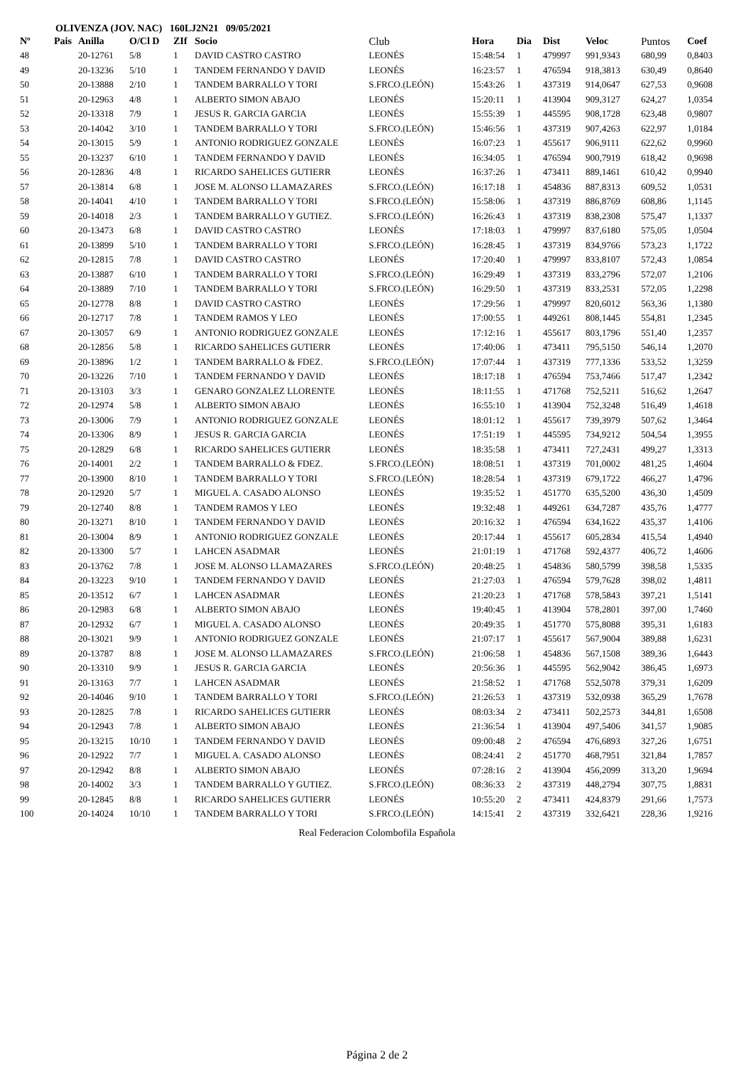OLIVENZA (JOV. NAC) 160LJ2N21 09/05/2021
| Nº | Pais | Anilla | O/Cl D | ZIf | Socio | Club | Hora | Dia | Dist | Veloc | Puntos | Coef |
| --- | --- | --- | --- | --- | --- | --- | --- | --- | --- | --- | --- | --- |
| 48 | | 20-12761 | 5/8 | 1 | DAVID CASTRO CASTRO | LEONÉS | 15:48:54 | 1 | 479997 | 991,9343 | 680,99 | 0,8403 |
| 49 | | 20-13236 | 5/10 | 1 | TANDEM FERNANDO Y DAVID | LEONÉS | 16:23:57 | 1 | 476594 | 918,3813 | 630,49 | 0,8640 |
| 50 | | 20-13888 | 2/10 | 1 | TANDEM BARRALLO Y TORI | S.FRCO.(LEÓN) | 15:43:26 | 1 | 437319 | 914,0647 | 627,53 | 0,9608 |
| 51 | | 20-12963 | 4/8 | 1 | ALBERTO SIMON ABAJO | LEONÉS | 15:20:11 | 1 | 413904 | 909,3127 | 624,27 | 1,0354 |
| 52 | | 20-13318 | 7/9 | 1 | JESUS R. GARCIA GARCIA | LEONÉS | 15:55:39 | 1 | 445595 | 908,1728 | 623,48 | 0,9807 |
| 53 | | 20-14042 | 3/10 | 1 | TANDEM BARRALLO Y TORI | S.FRCO.(LEÓN) | 15:46:56 | 1 | 437319 | 907,4263 | 622,97 | 1,0184 |
| 54 | | 20-13015 | 5/9 | 1 | ANTONIO RODRIGUEZ GONZALE | LEONÉS | 16:07:23 | 1 | 455617 | 906,9111 | 622,62 | 0,9960 |
| 55 | | 20-13237 | 6/10 | 1 | TANDEM FERNANDO Y DAVID | LEONÉS | 16:34:05 | 1 | 476594 | 900,7919 | 618,42 | 0,9698 |
| 56 | | 20-12836 | 4/8 | 1 | RICARDO SAHELICES GUTIERR | LEONÉS | 16:37:26 | 1 | 473411 | 889,1461 | 610,42 | 0,9940 |
| 57 | | 20-13814 | 6/8 | 1 | JOSE M. ALONSO LLAMAZARES | S.FRCO.(LEÓN) | 16:17:18 | 1 | 454836 | 887,8313 | 609,52 | 1,0531 |
| 58 | | 20-14041 | 4/10 | 1 | TANDEM BARRALLO Y TORI | S.FRCO.(LEÓN) | 15:58:06 | 1 | 437319 | 886,8769 | 608,86 | 1,1145 |
| 59 | | 20-14018 | 2/3 | 1 | TANDEM BARRALLO Y GUTIEZ. | S.FRCO.(LEÓN) | 16:26:43 | 1 | 437319 | 838,2308 | 575,47 | 1,1337 |
| 60 | | 20-13473 | 6/8 | 1 | DAVID CASTRO CASTRO | LEONÉS | 17:18:03 | 1 | 479997 | 837,6180 | 575,05 | 1,0504 |
| 61 | | 20-13899 | 5/10 | 1 | TANDEM BARRALLO Y TORI | S.FRCO.(LEÓN) | 16:28:45 | 1 | 437319 | 834,9766 | 573,23 | 1,1722 |
| 62 | | 20-12815 | 7/8 | 1 | DAVID CASTRO CASTRO | LEONÉS | 17:20:40 | 1 | 479997 | 833,8107 | 572,43 | 1,0854 |
| 63 | | 20-13887 | 6/10 | 1 | TANDEM BARRALLO Y TORI | S.FRCO.(LEÓN) | 16:29:49 | 1 | 437319 | 833,2796 | 572,07 | 1,2106 |
| 64 | | 20-13889 | 7/10 | 1 | TANDEM BARRALLO Y TORI | S.FRCO.(LEÓN) | 16:29:50 | 1 | 437319 | 833,2531 | 572,05 | 1,2298 |
| 65 | | 20-12778 | 8/8 | 1 | DAVID CASTRO CASTRO | LEONÉS | 17:29:56 | 1 | 479997 | 820,6012 | 563,36 | 1,1380 |
| 66 | | 20-12717 | 7/8 | 1 | TANDEM RAMOS Y LEO | LEONÉS | 17:00:55 | 1 | 449261 | 808,1445 | 554,81 | 1,2345 |
| 67 | | 20-13057 | 6/9 | 1 | ANTONIO RODRIGUEZ GONZALE | LEONÉS | 17:12:16 | 1 | 455617 | 803,1796 | 551,40 | 1,2357 |
| 68 | | 20-12856 | 5/8 | 1 | RICARDO SAHELICES GUTIERR | LEONÉS | 17:40:06 | 1 | 473411 | 795,5150 | 546,14 | 1,2070 |
| 69 | | 20-13896 | 1/2 | 1 | TANDEM BARRALLO & FDEZ. | S.FRCO.(LEÓN) | 17:07:44 | 1 | 437319 | 777,1336 | 533,52 | 1,3259 |
| 70 | | 20-13226 | 7/10 | 1 | TANDEM FERNANDO Y DAVID | LEONÉS | 18:17:18 | 1 | 476594 | 753,7466 | 517,47 | 1,2342 |
| 71 | | 20-13103 | 3/3 | 1 | GENARO GONZALEZ LLORENTE | LEONÉS | 18:11:55 | 1 | 471768 | 752,5211 | 516,62 | 1,2647 |
| 72 | | 20-12974 | 5/8 | 1 | ALBERTO SIMON ABAJO | LEONÉS | 16:55:10 | 1 | 413904 | 752,3248 | 516,49 | 1,4618 |
| 73 | | 20-13006 | 7/9 | 1 | ANTONIO RODRIGUEZ GONZALE | LEONÉS | 18:01:12 | 1 | 455617 | 739,3979 | 507,62 | 1,3464 |
| 74 | | 20-13306 | 8/9 | 1 | JESUS R. GARCIA GARCIA | LEONÉS | 17:51:19 | 1 | 445595 | 734,9212 | 504,54 | 1,3955 |
| 75 | | 20-12829 | 6/8 | 1 | RICARDO SAHELICES GUTIERR | LEONÉS | 18:35:58 | 1 | 473411 | 727,2431 | 499,27 | 1,3313 |
| 76 | | 20-14001 | 2/2 | 1 | TANDEM BARRALLO & FDEZ. | S.FRCO.(LEÓN) | 18:08:51 | 1 | 437319 | 701,0002 | 481,25 | 1,4604 |
| 77 | | 20-13900 | 8/10 | 1 | TANDEM BARRALLO Y TORI | S.FRCO.(LEÓN) | 18:28:54 | 1 | 437319 | 679,1722 | 466,27 | 1,4796 |
| 78 | | 20-12920 | 5/7 | 1 | MIGUEL A. CASADO ALONSO | LEONÉS | 19:35:52 | 1 | 451770 | 635,5200 | 436,30 | 1,4509 |
| 79 | | 20-12740 | 8/8 | 1 | TANDEM RAMOS Y LEO | LEONÉS | 19:32:48 | 1 | 449261 | 634,7287 | 435,76 | 1,4777 |
| 80 | | 20-13271 | 8/10 | 1 | TANDEM FERNANDO Y DAVID | LEONÉS | 20:16:32 | 1 | 476594 | 634,1622 | 435,37 | 1,4106 |
| 81 | | 20-13004 | 8/9 | 1 | ANTONIO RODRIGUEZ GONZALE | LEONÉS | 20:17:44 | 1 | 455617 | 605,2834 | 415,54 | 1,4940 |
| 82 | | 20-13300 | 5/7 | 1 | LAHCEN ASADMAR | LEONÉS | 21:01:19 | 1 | 471768 | 592,4377 | 406,72 | 1,4606 |
| 83 | | 20-13762 | 7/8 | 1 | JOSE M. ALONSO LLAMAZARES | S.FRCO.(LEÓN) | 20:48:25 | 1 | 454836 | 580,5799 | 398,58 | 1,5335 |
| 84 | | 20-13223 | 9/10 | 1 | TANDEM FERNANDO Y DAVID | LEONÉS | 21:27:03 | 1 | 476594 | 579,7628 | 398,02 | 1,4811 |
| 85 | | 20-13512 | 6/7 | 1 | LAHCEN ASADMAR | LEONÉS | 21:20:23 | 1 | 471768 | 578,5843 | 397,21 | 1,5141 |
| 86 | | 20-12983 | 6/8 | 1 | ALBERTO SIMON ABAJO | LEONÉS | 19:40:45 | 1 | 413904 | 578,2801 | 397,00 | 1,7460 |
| 87 | | 20-12932 | 6/7 | 1 | MIGUEL A. CASADO ALONSO | LEONÉS | 20:49:35 | 1 | 451770 | 575,8088 | 395,31 | 1,6183 |
| 88 | | 20-13021 | 9/9 | 1 | ANTONIO RODRIGUEZ GONZALE | LEONÉS | 21:07:17 | 1 | 455617 | 567,9004 | 389,88 | 1,6231 |
| 89 | | 20-13787 | 8/8 | 1 | JOSE M. ALONSO LLAMAZARES | S.FRCO.(LEÓN) | 21:06:58 | 1 | 454836 | 567,1508 | 389,36 | 1,6443 |
| 90 | | 20-13310 | 9/9 | 1 | JESUS R. GARCIA GARCIA | LEONÉS | 20:56:36 | 1 | 445595 | 562,9042 | 386,45 | 1,6973 |
| 91 | | 20-13163 | 7/7 | 1 | LAHCEN ASADMAR | LEONÉS | 21:58:52 | 1 | 471768 | 552,5078 | 379,31 | 1,6209 |
| 92 | | 20-14046 | 9/10 | 1 | TANDEM BARRALLO Y TORI | S.FRCO.(LEÓN) | 21:26:53 | 1 | 437319 | 532,0938 | 365,29 | 1,7678 |
| 93 | | 20-12825 | 7/8 | 1 | RICARDO SAHELICES GUTIERR | LEONÉS | 08:03:34 | 2 | 473411 | 502,2573 | 344,81 | 1,6508 |
| 94 | | 20-12943 | 7/8 | 1 | ALBERTO SIMON ABAJO | LEONÉS | 21:36:54 | 1 | 413904 | 497,5406 | 341,57 | 1,9085 |
| 95 | | 20-13215 | 10/10 | 1 | TANDEM FERNANDO Y DAVID | LEONÉS | 09:00:48 | 2 | 476594 | 476,6893 | 327,26 | 1,6751 |
| 96 | | 20-12922 | 7/7 | 1 | MIGUEL A. CASADO ALONSO | LEONÉS | 08:24:41 | 2 | 451770 | 468,7951 | 321,84 | 1,7857 |
| 97 | | 20-12942 | 8/8 | 1 | ALBERTO SIMON ABAJO | LEONÉS | 07:28:16 | 2 | 413904 | 456,2099 | 313,20 | 1,9694 |
| 98 | | 20-14002 | 3/3 | 1 | TANDEM BARRALLO Y GUTIEZ. | S.FRCO.(LEÓN) | 08:36:33 | 2 | 437319 | 448,2794 | 307,75 | 1,8831 |
| 99 | | 20-12845 | 8/8 | 1 | RICARDO SAHELICES GUTIERR | LEONÉS | 10:55:20 | 2 | 473411 | 424,8379 | 291,66 | 1,7573 |
| 100 | | 20-14024 | 10/10 | 1 | TANDEM BARRALLO Y TORI | S.FRCO.(LEÓN) | 14:15:41 | 2 | 437319 | 332,6421 | 228,36 | 1,9216 |
Real Federacion Colombofila Española
Página 2 de 2